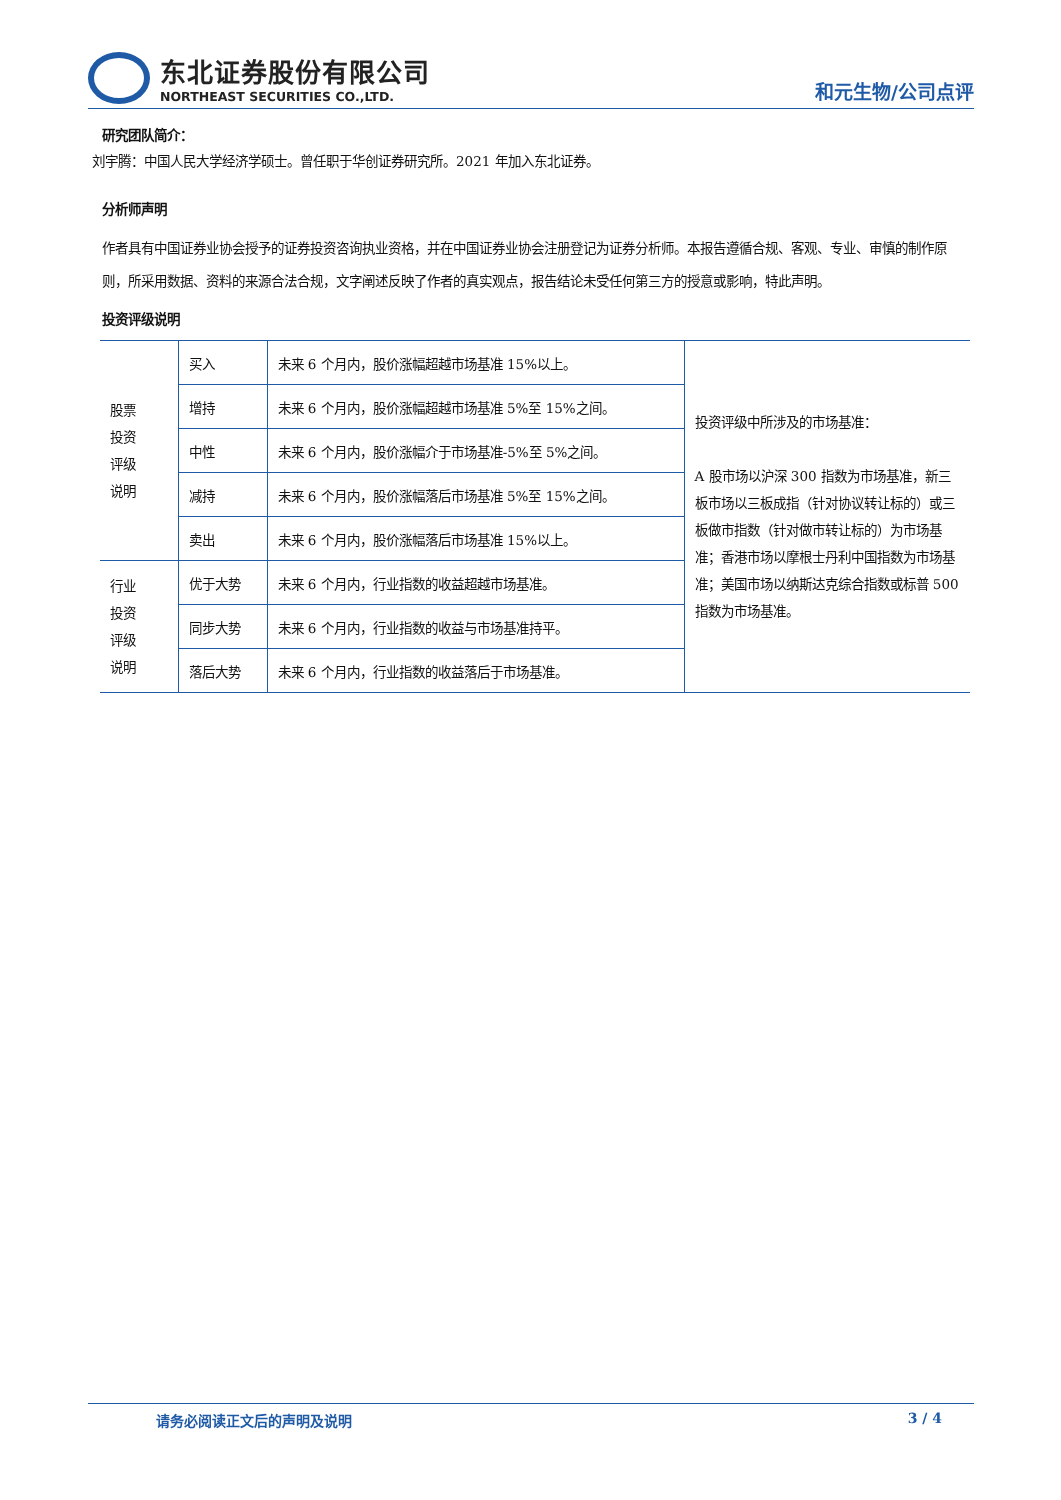东北证券股份有限公司
NORTHEAST SECURITIES CO.,LTD.
和元生物/公司点评
研究团队简介：
刘宇腾：中国人民大学经济学硕士。曾任职于华创证券研究所。2021 年加入东北证券。
分析师声明
作者具有中国证券业协会授予的证券投资咨询执业资格，并在中国证券业协会注册登记为证券分析师。本报告遵循合规、客观、专业、审慎的制作原则，所采用数据、资料的来源合法合规，文字阐述反映了作者的真实观点，报告结论未受任何第三方的授意或影响，特此声明。
投资评级说明
| 股票 投资 评级 说明 | 买入 | 未来 6 个月内，股价涨幅超越市场基准 15%以上。 | 投资评级中所涉及的市场基准： A 股市场以沪深 300 指数为市场基准，新三板市场以三板成指（针对协议转让标的）或三板做市指数（针对做市转让标的）为市场基准；香港市场以摩根士丹利中国指数为市场基准；美国市场以纳斯达克综合指数或标普 500 指数为市场基准。 |
| | 增持 | 未来 6 个月内，股价涨幅超越市场基准 5%至 15%之间。 | |
| | 中性 | 未来 6 个月内，股价涨幅介于市场基准-5%至 5%之间。 | |
| | 减持 | 未来 6 个月内，股价涨幅落后市场基准 5%至 15%之间。 | |
| | 卖出 | 未来 6 个月内，股价涨幅落后市场基准 15%以上。 | |
| 行业 投资 评级 说明 | 优于大势 | 未来 6 个月内，行业指数的收益超越市场基准。 | |
| | 同步大势 | 未来 6 个月内，行业指数的收益与市场基准持平。 | |
| | 落后大势 | 未来 6 个月内，行业指数的收益落后于市场基准。 | |
请务必阅读正文后的声明及说明 3 / 4